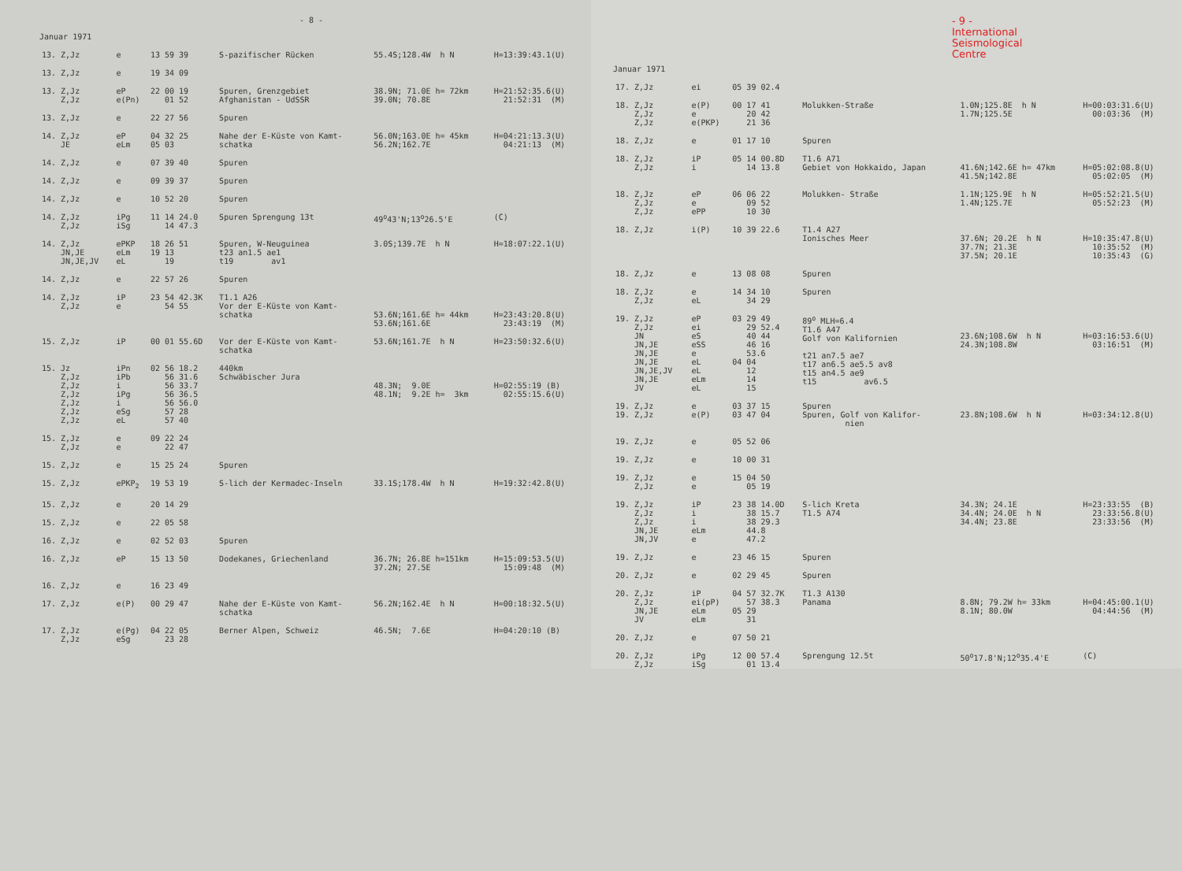- 8 -
Januar 1971
| 13. Z,Jz | e | 13 59 39 | S-pazifischer Rücken | 55.4S;128.4W h N | H=13:39:43.1(U) |
| 13. Z,Jz | e | 19 34 09 | | | |
| 13. Z,Jz Z,Jz | eP e(Pn) | 22 00 19 01 52 | Spuren, Grenzgebiet Afghanistan - UdSSR | 38.9N; 71.0E h= 72km 39.0N; 70.8E | H=21:52:35.6(U) 21:52:31 (M) |
| 13. Z,Jz | e | 22 27 56 | Spuren | | |
| 14. Z,Jz JE | eP eLm | 04 32 25 05 03 | Nahe der E-Küste von Kamt- schatka | 56.0N;163.0E h= 45km 56.2N;162.7E | H=04:21:13.3(U) 04:21:13 (M) |
| 14. Z,Jz | e | 07 39 40 | Spuren | | |
| 14. Z,Jz | e | 09 39 37 | Spuren | | |
| 14. Z,Jz | e | 10 52 20 | Spuren | | |
| 14. Z,Jz Z,Jz | iPg iSg | 11 14 24.0 14 47.3 | Spuren Sprengung 13t | 49<sup>o</sup>43'N;13<sup>o</sup>26.5'E | (C) |
| 14. Z,Jz JN,JE JN,JE,JV | ePKP eLm eL | 18 26 51 19 13 19 | Spuren, W-Neuguinea t23 an1.5 ae1 t19 av1 | 3.0S;139.7E h N | H=18:07:22.1(U) |
| 14. Z,Jz | e | 22 57 26 | Spuren | | |
| 14. Z,Jz Z,Jz | iP e | 23 54 42.3K 54 55 | T1.1 A26 Vor der E-Küste von Kamt- schatka | 53.6N;161.6E h= 44km 53.6N;161.6E | H=23:43:20.8(U) 23:43:19 (M) |
| 15. Z,Jz | iP | 00 01 55.6D | Vor der E-Küste von Kamt- schatka | 53.6N;161.7E h N | H=23:50:32.6(U) |
| 15. Jz Z,Jz Z,Jz Z,Jz Z,Jz Z,Jz Z,Jz | iPn iPb i iPg i eSg eL | 02 56 18.2 56 31.6 56 33.7 56 36.5 56 56.0 57 28 57 40 | 440km Schwäbischer Jura | 48.3N; 9.0E 48.1N; 9.2E h= 3km | H=02:55:19 (B) 02:55:15.6(U) |
| 15. Z,Jz Z,Jz | e e | 09 22 24 22 47 | | | |
| 15. Z,Jz | e | 15 25 24 | Spuren | | |
| 15. Z,Jz | ePKP<sub>2</sub> | 19 53 19 | S-lich der Kermadec-Inseln | 33.1S;178.4W h N | H=19:32:42.8(U) |
| 15. Z,Jz | e | 20 14 29 | | | |
| 15. Z,Jz | e | 22 05 58 | | | |
| 16. Z,Jz | e | 02 52 03 | Spuren | | |
| 16. Z,Jz | eP | 15 13 50 | Dodekanes, Griechenland | 36.7N; 26.8E h=151km 37.2N; 27.5E | H=15:09:53.5(U) 15:09:48 (M) |
| 16. Z,Jz | e | 16 23 49 | | | |
| 17. Z,Jz | e(P) | 00 29 47 | Nahe der E-Küste von Kamt- schatka | 56.2N;162.4E h N | H=00:18:32.5(U) |
| 17. Z,Jz Z,Jz | e(Pg) eSg | 04 22 05 23 28 | Berner Alpen, Schweiz | 46.5N; 7.6E | H=04:20:10 (B) |
- 9 -
International
Seismological
Centre
Januar 1971
| 17. Z,Jz | ei | 05 39 02.4 | | | |
| 18. Z,Jz Z,Jz Z,Jz | e(P) e e(PKP) | 00 17 41 20 42 21 36 | Molukken-Straße | 1.0N;125.8E h N 1.7N;125.5E | H=00:03:31.6(U) 00:03:36 (M) |
| 18. Z,Jz | e | 01 17 10 | Spuren | | |
| 18. Z,Jz Z,Jz | iP i | 05 14 00.8D 14 13.8 | T1.6 A71 Gebiet von Hokkaido, Japan | 41.6N;142.6E h= 47km 41.5N;142.8E | H=05:02:08.8(U) 05:02:05 (M) |
| 18. Z,Jz Z,Jz Z,Jz | eP e ePP | 06 06 22 09 52 10 30 | Molukken- Straße | 1.1N;125.9E h N 1.4N;125.7E | H=05:52:21.5(U) 05:52:23 (M) |
| 18. Z,Jz | i(P) | 10 39 22.6 | T1.4 A27 Ionisches Meer | 37.6N; 20.2E h N 37.7N; 21.3E 37.5N; 20.1E | H=10:35:47.8(U) 10:35:52 (M) 10:35:43 (G) |
| 18. Z,Jz | e | 13 08 08 | Spuren | | |
| 18. Z,Jz Z,Jz | e eL | 14 34 10 34 29 | Spuren | | |
| 19. Z,Jz Z,Jz JN JN,JE JN,JE JN,JE JN,JE,JV JN,JE JV | eP ei eS eSS e eL eL eLm eL | 03 29 49 29 52.4 40 44 46 16 53.6 04 04 12 14 15 | 89<sup>o</sup> MLH=6.4 T1.6 A47 Golf von Kalifornien t21 an7.5 ae7 t17 an6.5 ae5.5 av8 t15 an4.5 ae9 t15 av6.5 | 23.6N;108.6W h N 24.3N;108.8W | H=03:16:53.6(U) 03:16:51 (M) |
| 19. Z,Jz | e | 03 37 15 | Spuren | | |
| 19. Z,Jz | e(P) | 03 47 04 | Spuren, Golf von Kalifor- nien | 23.8N;108.6W h N | H=03:34:12.8(U) |
| 19. Z,Jz | e | 05 52 06 | | | |
| 19. Z,Jz | e | 10 00 31 | | | |
| 19. Z,Jz Z,Jz | e e | 15 04 50 05 19 | | | |
| 19. Z,Jz Z,Jz Z,Jz JN,JE JN,JV | iP i i eLm e | 23 38 14.0D 38 15.7 38 29.3 44.8 47.2 | S-lich Kreta T1.5 A74 | 34.3N; 24.1E 34.4N; 24.0E h N 34.4N; 23.8E | H=23:33:55 (B) 23:33:56.8(U) 23:33:56 (M) |
| 19. Z,Jz | e | 23 46 15 | Spuren | | |
| 20. Z,Jz | e | 02 29 45 | Spuren | | |
| 20. Z,Jz Z,Jz JN,JE JV | iP ei(pP) eLm eLm | 04 57 32.7K 57 38.3 05 29 31 | T1.3 A130 Panama | 8.8N; 79.2W h= 33km 8.1N; 80.0W | H=04:45:00.1(U) 04:44:56 (M) |
| 20. Z,Jz | e | 07 50 21 | | | |
| 20. Z,Jz Z,Jz | iPg iSg | 12 00 57.4 01 13.4 | Sprengung 12.5t | 50<sup>o</sup>17.8'N;12<sup>o</sup>35.4'E | (C) |